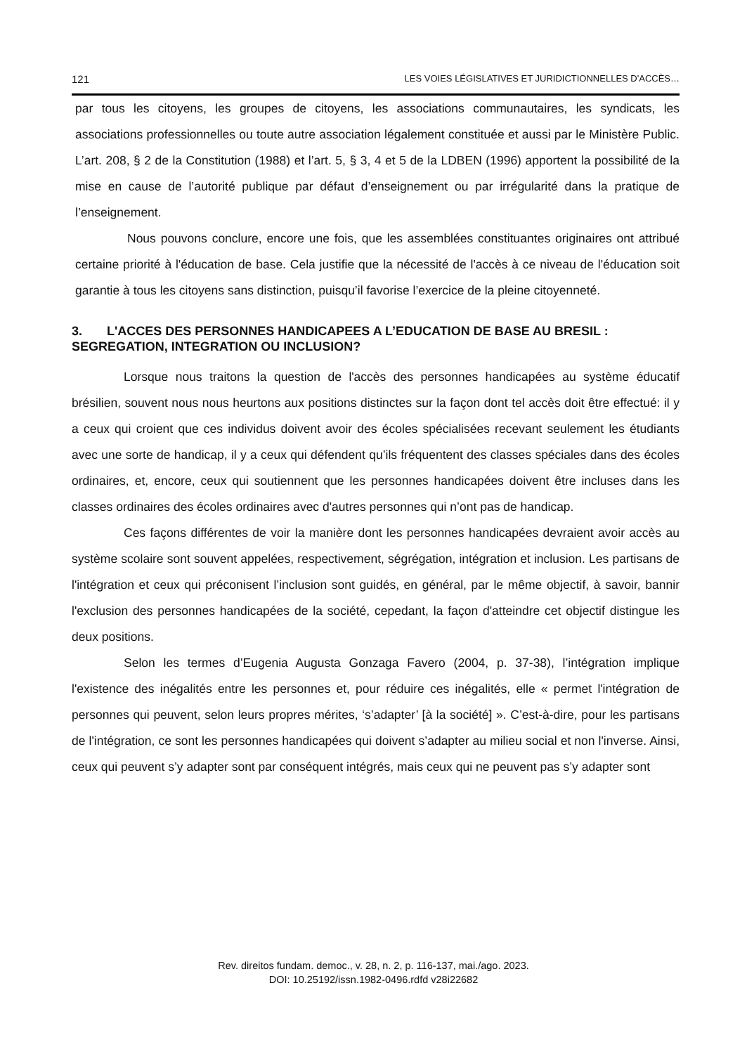121 LES VOIES LÉGISLATIVES ET JURIDICTIONNELLES D'ACCÈS…
par tous les citoyens, les groupes de citoyens, les associations communautaires, les syndicats, les associations professionnelles ou toute autre association légalement constituée et aussi par le Ministère Public. L’art. 208, § 2 de la Constitution (1988) et l’art. 5, § 3, 4 et 5 de la LDBEN (1996) apportent la possibilité de la mise en cause de l’autorité publique par défaut d’enseignement ou par irrégularité dans la pratique de l’enseignement.
Nous pouvons conclure, encore une fois, que les assemblées constituantes originaires ont attribué certaine priorité à l'éducation de base. Cela justifie que la nécessité de l'accès à ce niveau de l'éducation soit garantie à tous les citoyens sans distinction, puisqu’il favorise l’exercice de la pleine citoyenneté.
3. L'ACCES DES PERSONNES HANDICAPEES A L’EDUCATION DE BASE AU BRESIL : SEGREGATION, INTEGRATION OU INCLUSION?
Lorsque nous traitons la question de l'accès des personnes handicapées au système éducatif brésilien, souvent nous nous heurtons aux positions distinctes sur la façon dont tel accès doit être effectué: il y a ceux qui croient que ces individus doivent avoir des écoles spécialisées recevant seulement les étudiants avec une sorte de handicap, il y a ceux qui défendent qu’ils fréquentent des classes spéciales dans des écoles ordinaires, et, encore, ceux qui soutiennent que les personnes handicapées doivent être incluses dans les classes ordinaires des écoles ordinaires avec d'autres personnes qui n’ont pas de handicap.
Ces façons différentes de voir la manière dont les personnes handicapées devraient avoir accès au système scolaire sont souvent appelées, respectivement, ségrégation, intégration et inclusion. Les partisans de l'intégration et ceux qui préconisent l’inclusion sont guidés, en général, par le même objectif, à savoir, bannir l'exclusion des personnes handicapées de la société, cepedant, la façon d'atteindre cet objectif distingue les deux positions.
Selon les termes d’Eugenia Augusta Gonzaga Favero (2004, p. 37-38), l’intégration implique l'existence des inégalités entre les personnes et, pour réduire ces inégalités, elle « permet l'intégration de personnes qui peuvent, selon leurs propres mérites, ‘s’adapter’ [à la société] ». C’est-à-dire, pour les partisans de l'intégration, ce sont les personnes handicapées qui doivent s’adapter au milieu social et non l'inverse. Ainsi, ceux qui peuvent s’y adapter sont par conséquent intégrés, mais ceux qui ne peuvent pas s’y adapter sont
Rev. direitos fundam. democ., v. 28, n. 2, p. 116-137, mai./ago. 2023.
DOI: 10.25192/issn.1982-0496.rdfd v28i22682